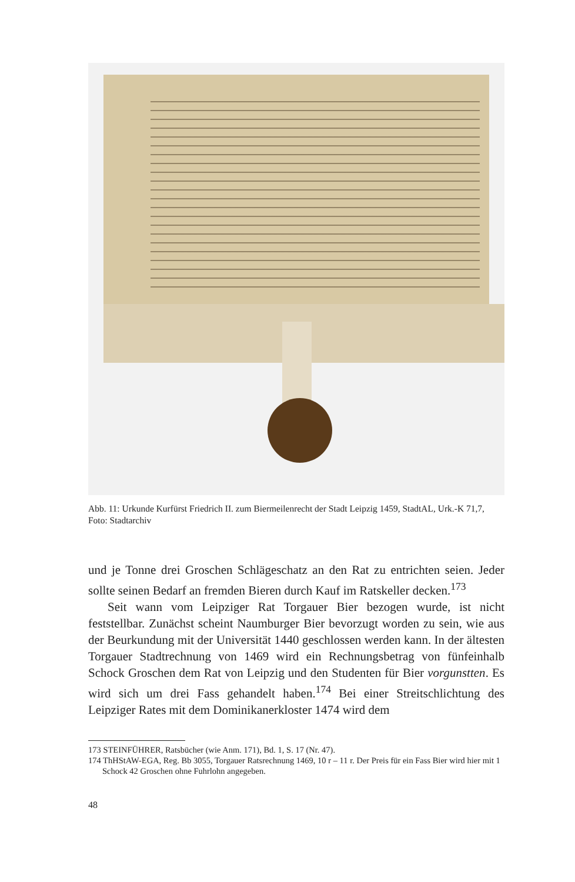Abb. 11: Urkunde Kurfürst Friedrich II. zum Biermeilenrecht der Stadt Leipzig 1459, StadtAL, Urk.-K 71,7, Foto: Stadtarchiv
und je Tonne drei Groschen Schlägeschatz an den Rat zu entrichten seien. Jeder sollte seinen Bedarf an fremden Bieren durch Kauf im Ratskeller decken.<sup>173</sup>
Seit wann vom Leipziger Rat Torgauer Bier bezogen wurde, ist nicht feststellbar. Zunächst scheint Naumburger Bier bevorzugt worden zu sein, wie aus der Beurkundung mit der Universität 1440 geschlossen werden kann. In der ältesten Torgauer Stadtrechnung von 1469 wird ein Rechnungsbetrag von fünfeinhalb Schock Groschen dem Rat von Leipzig und den Studenten für Bier vorgunstten. Es wird sich um drei Fass gehandelt haben.<sup>174</sup> Bei einer Streitschlichtung des Leipziger Rates mit dem Dominikanerkloster 1474 wird dem
173 STEINFÜHRER, Ratsbücher (wie Anm. 171), Bd. 1, S. 17 (Nr. 47).
174 ThHStAW-EGA, Reg. Bb 3055, Torgauer Ratsrechnung 1469, 10 r – 11 r. Der Preis für ein Fass Bier wird hier mit 1 Schock 42 Groschen ohne Fuhrlohn angegeben.
48